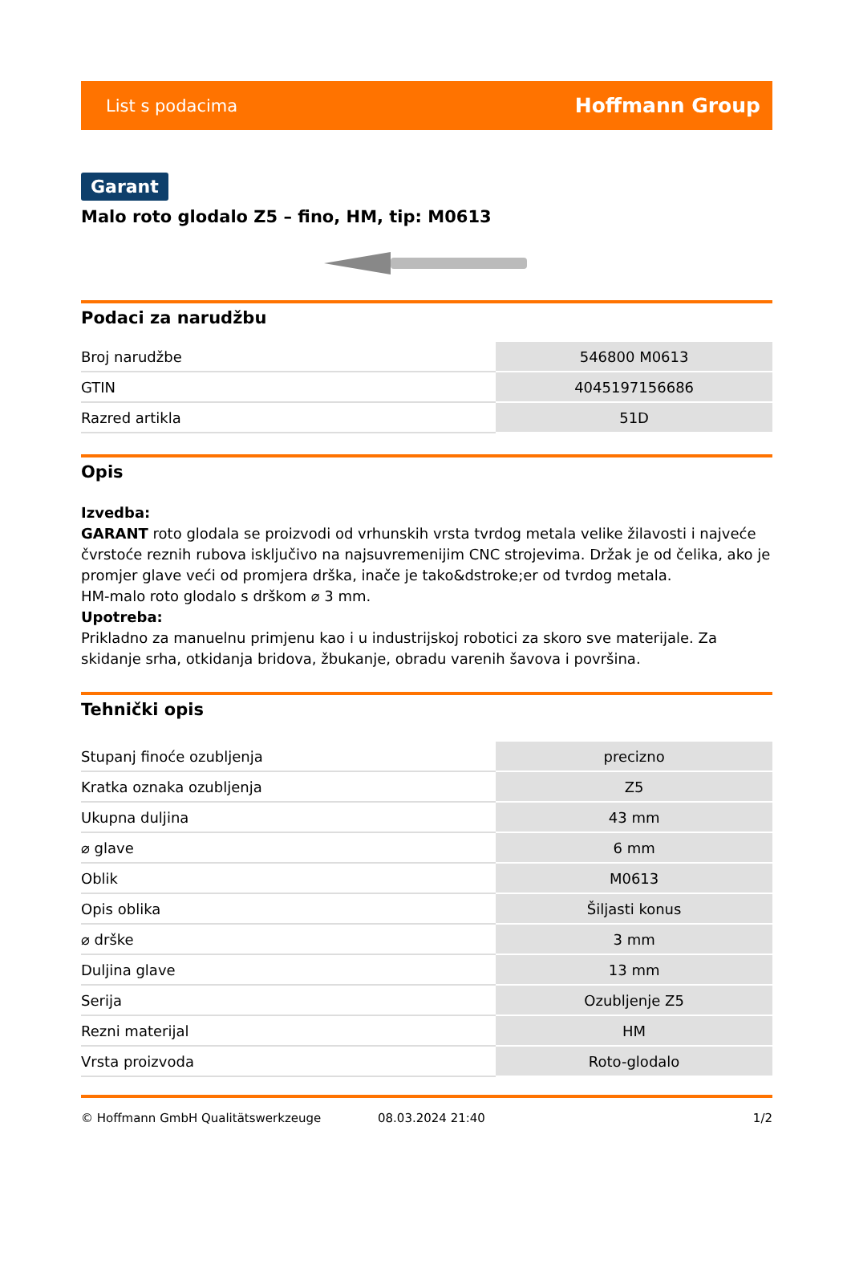List s podacima Hoffmann Group
Garant
Malo roto glodalo Z5 – fino, HM, tip: M0613
Podaci za narudžbu
| Broj narudžbe | 546800 M0613 |
| GTIN | 4045197156686 |
| Razred artikla | 51D |
Opis
Izvedba:
GARANT roto glodala se proizvodi od vrhunskih vrsta tvrdog metala velike žilavosti i najveće čvrstoće reznih rubova isključivo na najsuvremenijim CNC strojevima. Držak je od čelika, ako je promjer glave veći od promjera drška, inače je tako&dstroke;er od tvrdog metala.
HM-malo roto glodalo s drškom ⌀ 3 mm.
Upotreba:
Prikladno za manuelnu primjenu kao i u industrijskoj robotici za skoro sve materijale. Za skidanje srha, otkidanja bridova, žbukanje, obradu varenih šavova i površina.
Tehnički opis
| Stupanj finoće ozubljenja | precizno |
| Kratka oznaka ozubljenja | Z5 |
| Ukupna duljina | 43 mm |
| ⌀ glave | 6 mm |
| Oblik | M0613 |
| Opis oblika | Šiljasti konus |
| ⌀ drške | 3 mm |
| Duljina glave | 13 mm |
| Serija | Ozubljenje Z5 |
| Rezni materijal | HM |
| Vrsta proizvoda | Roto-glodalo |
© Hoffmann GmbH Qualitätswerkzeuge 08.03.2024 21:40 1/2